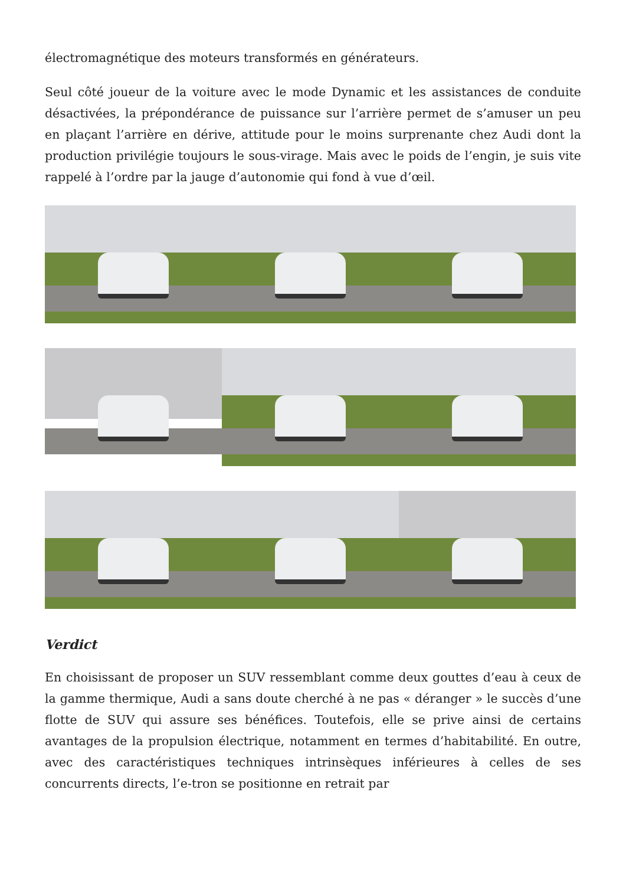électromagnétique des moteurs transformés en générateurs.
Seul côté joueur de la voiture avec le mode Dynamic et les assistances de conduite désactivées, la prépondérance de puissance sur l’arrière permet de s’amuser un peu en plaçant l’arrière en dérive, attitude pour le moins surprenante chez Audi dont la production privilégie toujours le sous-virage. Mais avec le poids de l’engin, je suis vite rappelé à l’ordre par la jauge d’autonomie qui fond à vue d’œil.
Verdict
En choisissant de proposer un SUV ressemblant comme deux gouttes d’eau à ceux de la gamme thermique, Audi a sans doute cherché à ne pas « déranger » le succès d’une flotte de SUV qui assure ses bénéfices. Toutefois, elle se prive ainsi de certains avantages de la propulsion électrique, notamment en termes d’habitabilité. En outre, avec des caractéristiques techniques intrinsèques inférieures à celles de ses concurrents directs, l’e-tron se positionne en retrait par